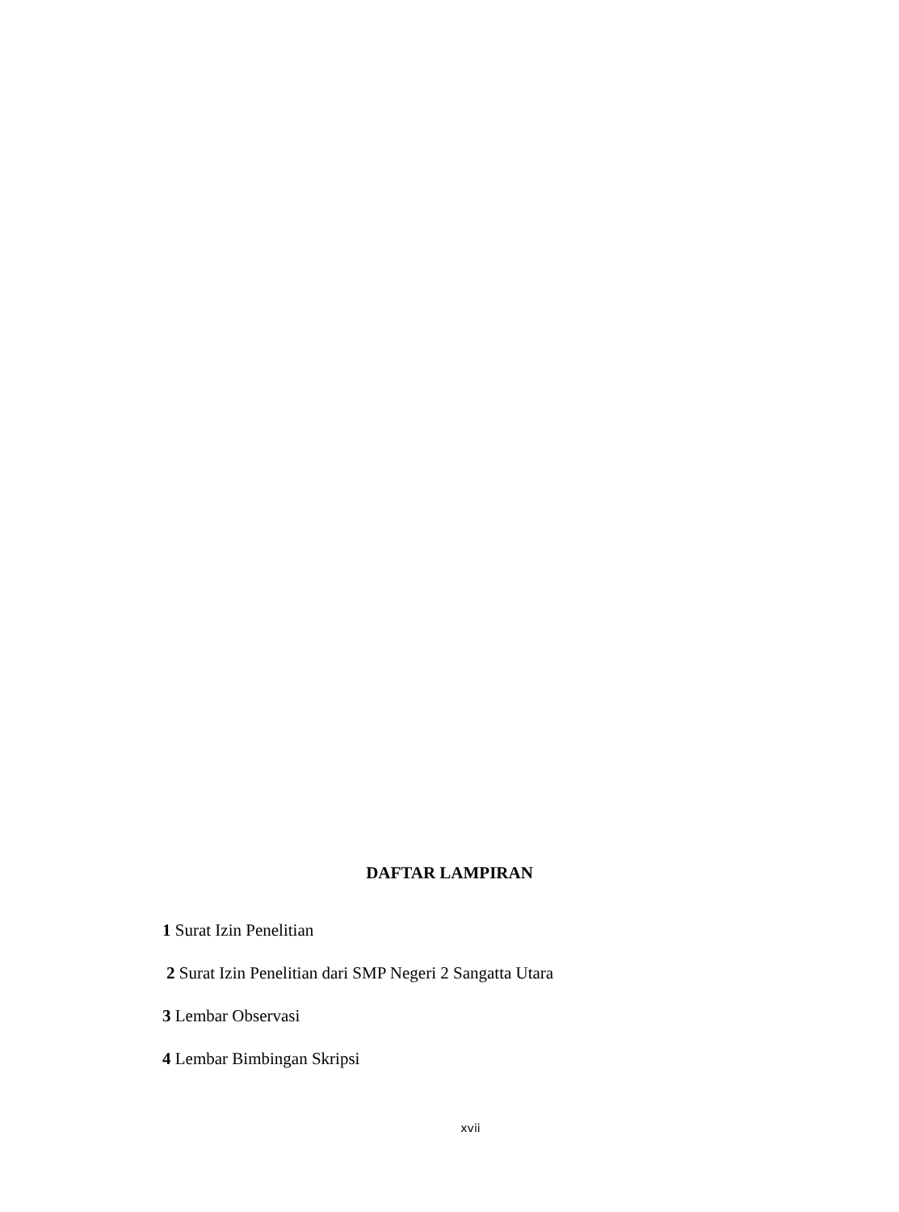DAFTAR LAMPIRAN
1 Surat Izin Penelitian
2 Surat Izin Penelitian dari SMP Negeri 2 Sangatta Utara
3 Lembar Observasi
4 Lembar Bimbingan Skripsi
xvii